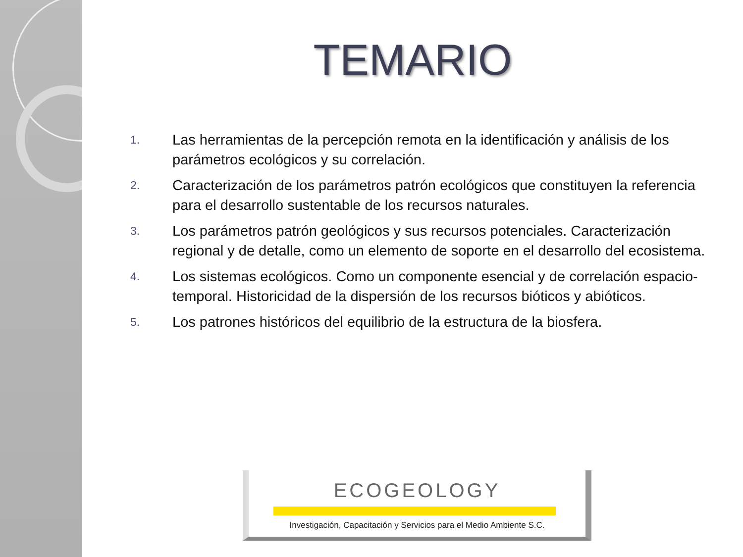TEMARIO
1. Las herramientas de la percepción remota en la identificación y análisis de los parámetros ecológicos y su correlación.
2. Caracterización de los parámetros patrón ecológicos que constituyen la referencia para el desarrollo sustentable de los recursos naturales.
3. Los parámetros patrón geológicos y sus recursos potenciales. Caracterización regional y de detalle, como un elemento de soporte en el desarrollo del ecosistema.
4. Los sistemas ecológicos. Como un componente esencial y de correlación espacio-temporal. Historicidad de la dispersión de los recursos bióticos y abióticos.
5. Los patrones históricos del equilibrio de la estructura de la biosfera.
ECOGEOLOGY
Investigación, Capacitación y Servicios para el Medio Ambiente S.C.